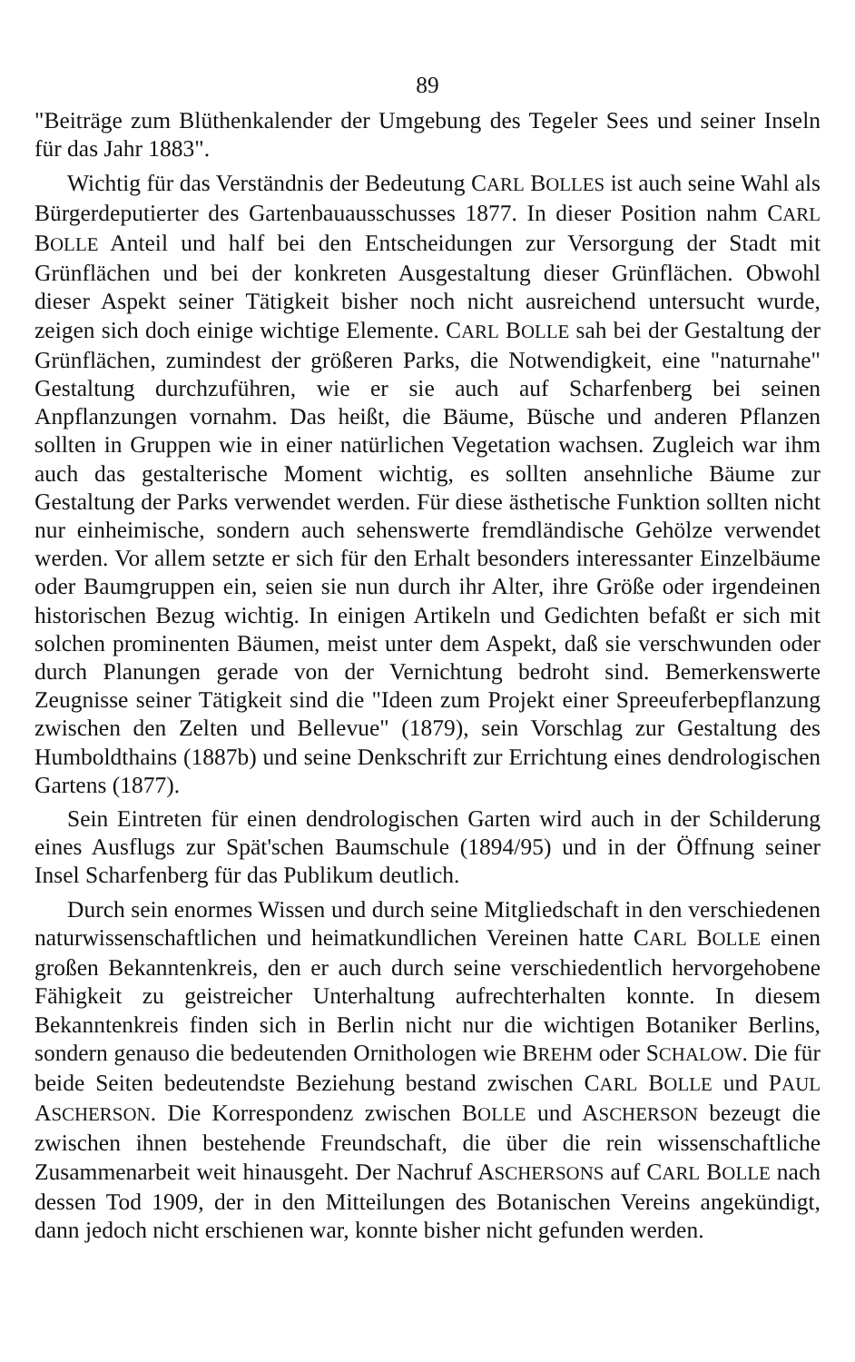89
"Beiträge zum Blüthenkalender der Umgebung des Tegeler Sees und seiner Inseln für das Jahr 1883".
Wichtig für das Verständnis der Bedeutung CARL BOLLES ist auch seine Wahl als Bürgerdeputierter des Gartenbauausschusses 1877. In dieser Position nahm CARL BOLLE Anteil und half bei den Entscheidungen zur Versorgung der Stadt mit Grünflächen und bei der konkreten Ausgestaltung dieser Grünflächen. Obwohl dieser Aspekt seiner Tätigkeit bisher noch nicht ausreichend untersucht wurde, zeigen sich doch einige wichtige Elemente. CARL BOLLE sah bei der Gestaltung der Grünflächen, zumindest der größeren Parks, die Notwendigkeit, eine "naturnahe" Gestaltung durchzuführen, wie er sie auch auf Scharfenberg bei seinen Anpflanzungen vornahm. Das heißt, die Bäume, Büsche und anderen Pflanzen sollten in Gruppen wie in einer natürlichen Vegetation wachsen. Zugleich war ihm auch das gestalterische Moment wichtig, es sollten ansehnliche Bäume zur Gestaltung der Parks verwendet werden. Für diese ästhetische Funktion sollten nicht nur einheimische, sondern auch sehenswerte fremdländische Gehölze verwendet werden. Vor allem setzte er sich für den Erhalt besonders interessanter Einzelbäume oder Baumgruppen ein, seien sie nun durch ihr Alter, ihre Größe oder irgendeinen historischen Bezug wichtig. In einigen Artikeln und Gedichten befaßt er sich mit solchen prominenten Bäumen, meist unter dem Aspekt, daß sie verschwunden oder durch Planungen gerade von der Vernichtung bedroht sind. Bemerkenswerte Zeugnisse seiner Tätigkeit sind die "Ideen zum Projekt einer Spreeuferbepflanzung zwischen den Zelten und Bellevue" (1879), sein Vorschlag zur Gestaltung des Humboldthains (1887b) und seine Denkschrift zur Errichtung eines dendrologischen Gartens (1877).
Sein Eintreten für einen dendrologischen Garten wird auch in der Schilderung eines Ausflugs zur Spät'schen Baumschule (1894/95) und in der Öffnung seiner Insel Scharfenberg für das Publikum deutlich.
Durch sein enormes Wissen und durch seine Mitgliedschaft in den verschiedenen naturwissenschaftlichen und heimatkundlichen Vereinen hatte CARL BOLLE einen großen Bekanntenkreis, den er auch durch seine verschiedentlich hervorgehobene Fähigkeit zu geistreicher Unterhaltung aufrechterhalten konnte. In diesem Bekanntenkreis finden sich in Berlin nicht nur die wichtigen Botaniker Berlins, sondern genauso die bedeutenden Ornithologen wie BREHM oder SCHALOW. Die für beide Seiten bedeutendste Beziehung bestand zwischen CARL BOLLE und PAUL ASCHERSON. Die Korrespondenz zwischen BOLLE und ASCHERSON bezeugt die zwischen ihnen bestehende Freundschaft, die über die rein wissenschaftliche Zusammenarbeit weit hinausgeht. Der Nachruf ASCHERSONS auf CARL BOLLE nach dessen Tod 1909, der in den Mitteilungen des Botanischen Vereins angekündigt, dann jedoch nicht erschienen war, konnte bisher nicht gefunden werden.